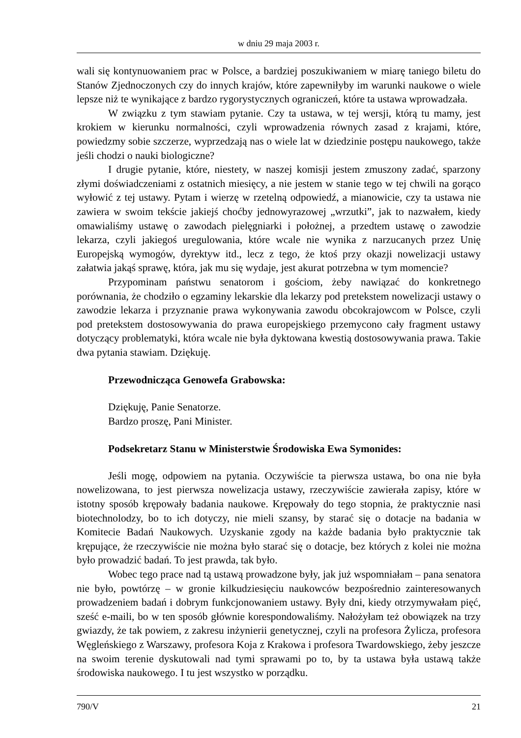w dniu 29 maja 2003 r.
wali się kontynuowaniem prac w Polsce, a bardziej poszukiwaniem w miarę taniego biletu do Stanów Zjednoczonych czy do innych krajów, które zapewniłyby im warunki naukowe o wiele lepsze niż te wynikające z bardzo rygorystycznych ograniczeń, które ta ustawa wprowadzała.
W związku z tym stawiam pytanie. Czy ta ustawa, w tej wersji, którą tu mamy, jest krokiem w kierunku normalności, czyli wprowadzenia równych zasad z krajami, które, powiedzmy sobie szczerze, wyprzedzają nas o wiele lat w dziedzinie postępu naukowego, także jeśli chodzi o nauki biologiczne?
I drugie pytanie, które, niestety, w naszej komisji jestem zmuszony zadać, sparzony złymi doświadczeniami z ostatnich miesięcy, a nie jestem w stanie tego w tej chwili na gorąco wyłowić z tej ustawy. Pytam i wierzę w rzetelną odpowiedź, a mianowicie, czy ta ustawa nie zawiera w swoim tekście jakiejś choćby jednowyrazowej „wrzutki”, jak to nazwałem, kiedy omawialiśmy ustawę o zawodach pielęgniarki i położnej, a przedtem ustawę o zawodzie lekarza, czyli jakiegoś uregulowania, które wcale nie wynika z narzucanych przez Unię Europejską wymogów, dyrektyw itd., lecz z tego, że ktoś przy okazji nowelizacji ustawy załatwia jakąś sprawę, która, jak mu się wydaje, jest akurat potrzebna w tym momencie?
Przypominam państwu senatorom i gościom, żeby nawiązać do konkretnego porównania, że chodziło o egzaminy lekarskie dla lekarzy pod pretekstem nowelizacji ustawy o zawodzie lekarza i przyznanie prawa wykonywania zawodu obcokrajowcom w Polsce, czyli pod pretekstem dostosowywania do prawa europejskiego przemycono cały fragment ustawy dotyczący problematyki, która wcale nie była dyktowana kwestią dostosowywania prawa. Takie dwa pytania stawiam. Dziękuję.
Przewodnicząca Genowefa Grabowska:
Dziękuję, Panie Senatorze.
Bardzo proszę, Pani Minister.
Podsekretarz Stanu w Ministerstwie Środowiska Ewa Symonides:
Jeśli mogę, odpowiem na pytania. Oczywiście ta pierwsza ustawa, bo ona nie była nowelizowana, to jest pierwsza nowelizacja ustawy, rzeczywiście zawierała zapisy, które w istotny sposób krępowały badania naukowe. Krępowały do tego stopnia, że praktycznie nasi biotechnolodzy, bo to ich dotyczy, nie mieli szansy, by starać się o dotacje na badania w Komitecie Badań Naukowych. Uzyskanie zgody na każde badania było praktycznie tak krępujące, że rzeczywiście nie można było starać się o dotacje, bez których z kolei nie można było prowadzić badań. To jest prawda, tak było.
Wobec tego prace nad tą ustawą prowadzone były, jak już wspomniałam – pana senatora nie było, powtórzę – w gronie kilkudziesięciu naukowców bezpośrednio zainteresowanych prowadzeniem badań i dobrym funkcjonowaniem ustawy. Były dni, kiedy otrzymywałam pięć, sześć e-maili, bo w ten sposób głównie korespondowaliśmy. Nałożyłam też obowiązek na trzy gwiazdy, że tak powiem, z zakresu inżynierii genetycznej, czyli na profesora Żylicza, profesora Węgleńskiego z Warszawy, profesora Koja z Krakowa i profesora Twardowskiego, żeby jeszcze na swoim terenie dyskutowali nad tymi sprawami po to, by ta ustawa była ustawą także środowiska naukowego. I tu jest wszystko w porządku.
790/V 21